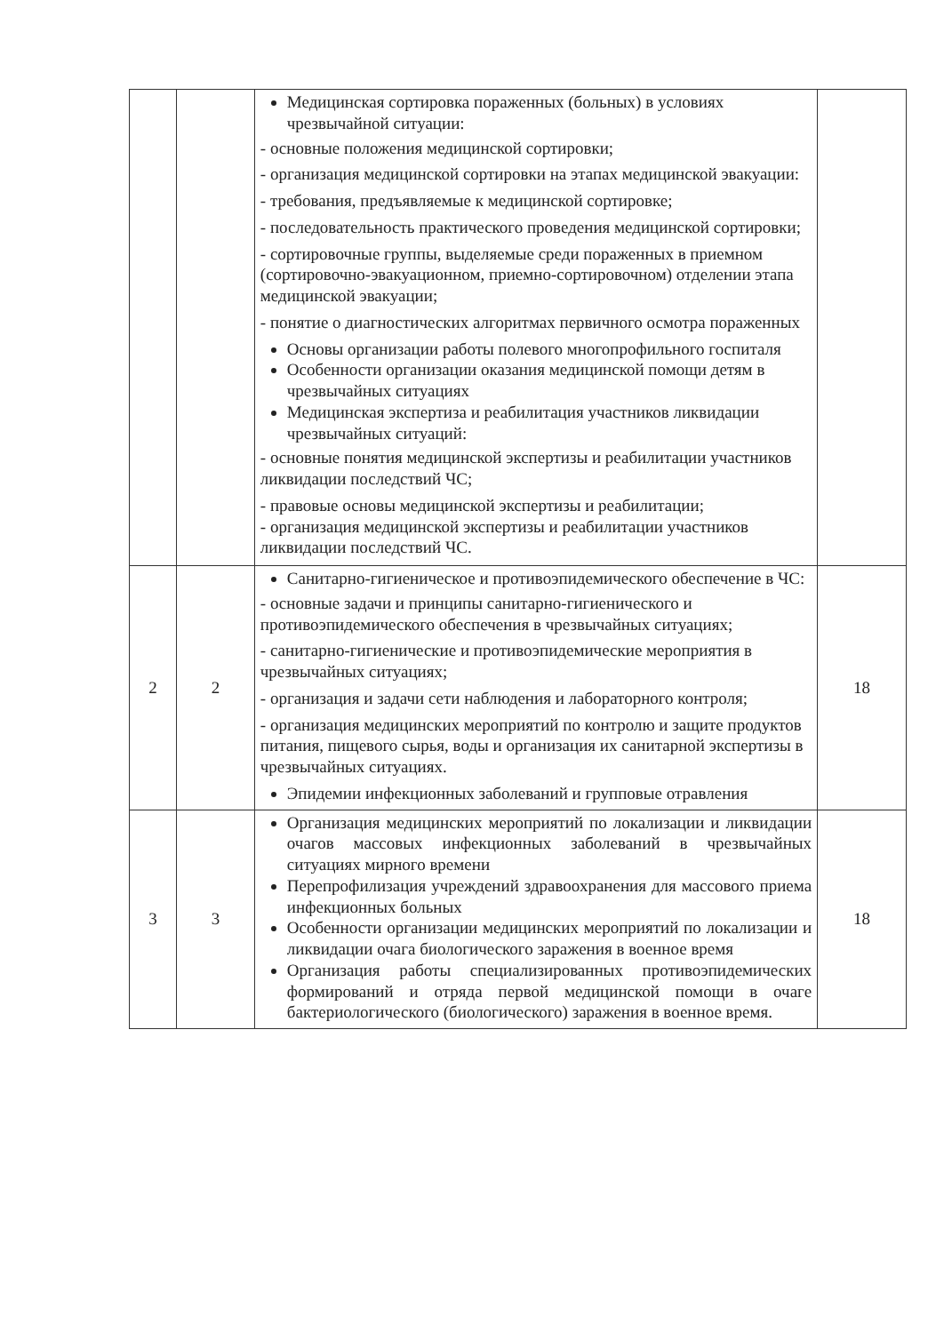| | | Медицинская сортировка пораженных (больных) в условиях чрезвычайной ситуации: - основные положения медицинской сортировки; - организация медицинской сортировки на этапах медицинской эвакуации: - требования, предъявляемые к медицинской сортировке; - последовательность практического проведения медицинской сортировки; - сортировочные группы, выделяемые среди пораженных в приемном (сортировочно-эвакуационном, приемно-сортировочном) отделении этапа медицинской эвакуации; - понятие о диагностических алгоритмах первичного осмотра пораженных Основы организации работы полевого многопрофильного госпиталя Особенности организации оказания медицинской помощи детям в чрезвычайных ситуациях Медицинская экспертиза и реабилитация участников ликвидации чрезвычайных ситуаций: - основные понятия медицинской экспертизы и реабилитации участников ликвидации последствий ЧС; - правовые основы медицинской экспертизы и реабилитации; - организация медицинской экспертизы и реабилитации участников ликвидации последствий ЧС. | |
| 2 | 2 | Санитарно-гигиеническое и противоэпидемического обеспечение в ЧС: - основные задачи и принципы санитарно-гигиенического и противоэпидемического обеспечения в чрезвычайных ситуациях; - санитарно-гигиенические и противоэпидемические мероприятия в чрезвычайных ситуациях; - организация и задачи сети наблюдения и лабораторного контроля; - организация медицинских мероприятий по контролю и защите продуктов питания, пищевого сырья, воды и организация их санитарной экспертизы в чрезвычайных ситуациях. Эпидемии инфекционных заболеваний и групповые отравления | 18 |
| 3 | 3 | Организация медицинских мероприятий по локализации и ликвидации очагов массовых инфекционных заболеваний в чрезвычайных ситуациях мирного времени Перепрофилизация учреждений здравоохранения для массового приема инфекционных больных Особенности организации медицинских мероприятий по локализации и ликвидации очага биологического заражения в военное время Организация работы специализированных противоэпидемических формирований и отряда первой медицинской помощи в очаге бактериологического (биологического) заражения в военное время. | 18 |